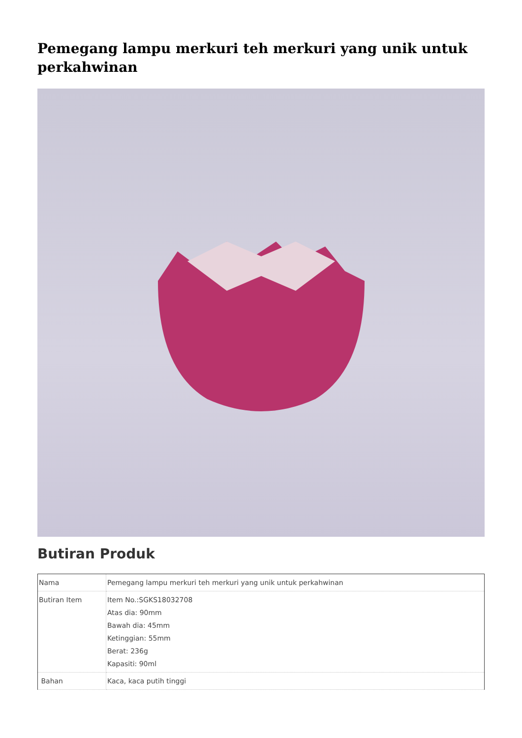Pemegang lampu merkuri teh merkuri yang unik untuk perkahwinan
Butiran Produk
| Nama | Pemegang lampu merkuri teh merkuri yang unik untuk perkahwinan |
| Butiran Item | Item No.:SGKS18032708 Atas dia: 90mm Bawah dia: 45mm Ketinggian: 55mm Berat: 236g Kapasiti: 90ml |
| Bahan | Kaca, kaca putih tinggi |